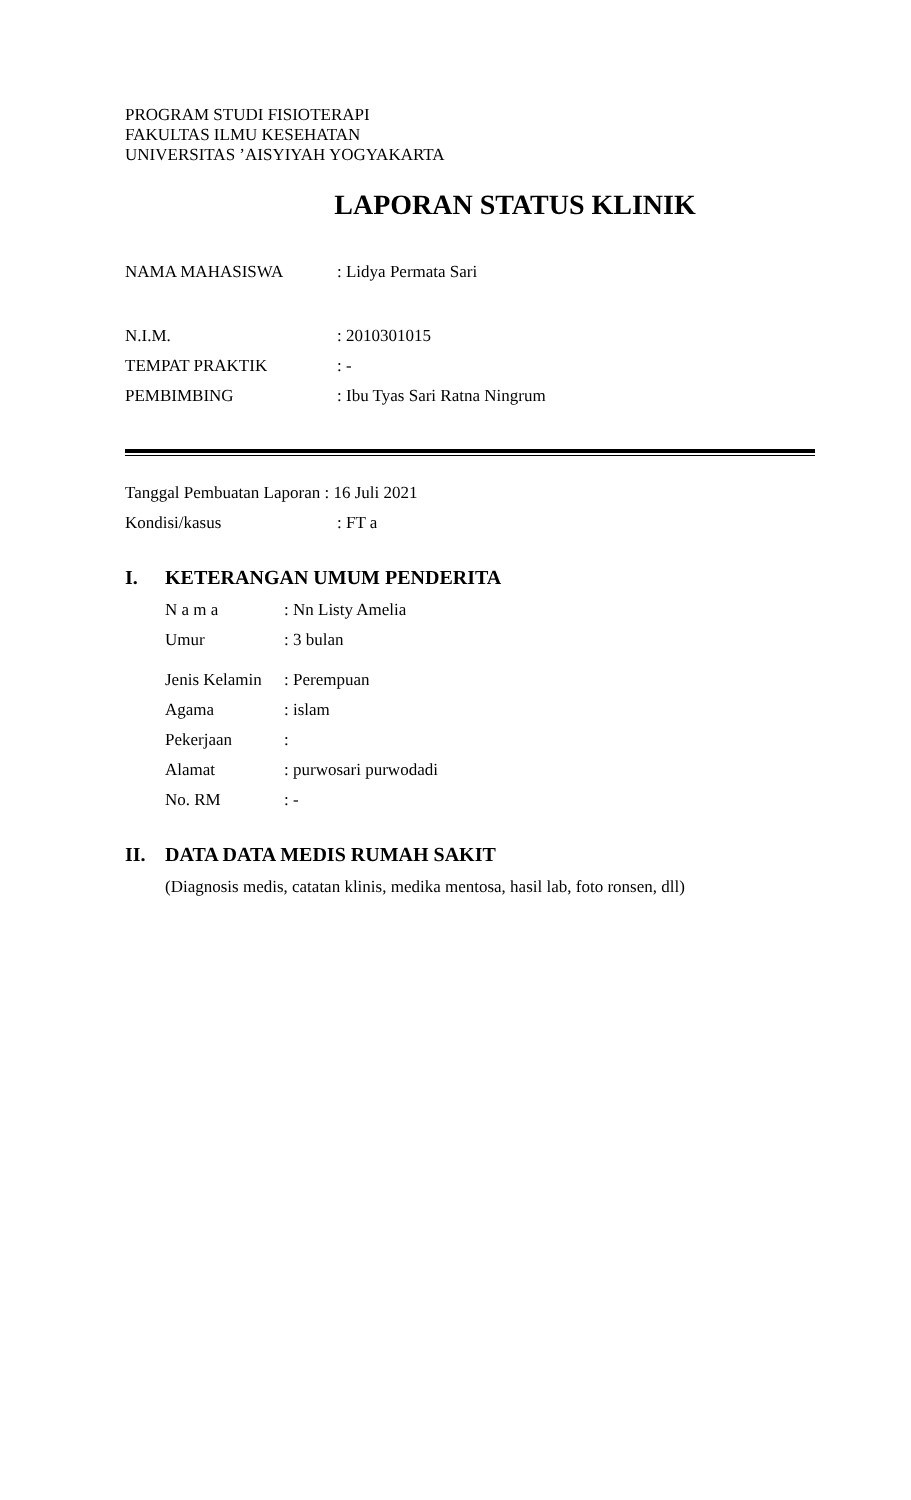PROGRAM STUDI FISIOTERAPI
FAKULTAS ILMU KESEHATAN
UNIVERSITAS ’AISYIYAH YOGYAKARTA
LAPORAN STATUS KLINIK
NAMA MAHASISWA : Lidya Permata Sari
N.I.M. : 2010301015
TEMPAT PRAKTIK : -
PEMBIMBING : Ibu Tyas Sari Ratna Ningrum
Tanggal Pembuatan Laporan : 16 Juli 2021
Kondisi/kasus : FT a
I. KETERANGAN UMUM PENDERITA
N a m a : Nn Listy Amelia
Umur : 3 bulan
Jenis Kelamin
: Perempuan
Agama : islam
Pekerjaan :
Alamat : purwosari purwodadi
No. RM : -
II. DATA DATA MEDIS RUMAH SAKIT
(Diagnosis medis, catatan klinis, medika mentosa, hasil lab, foto ronsen, dll)